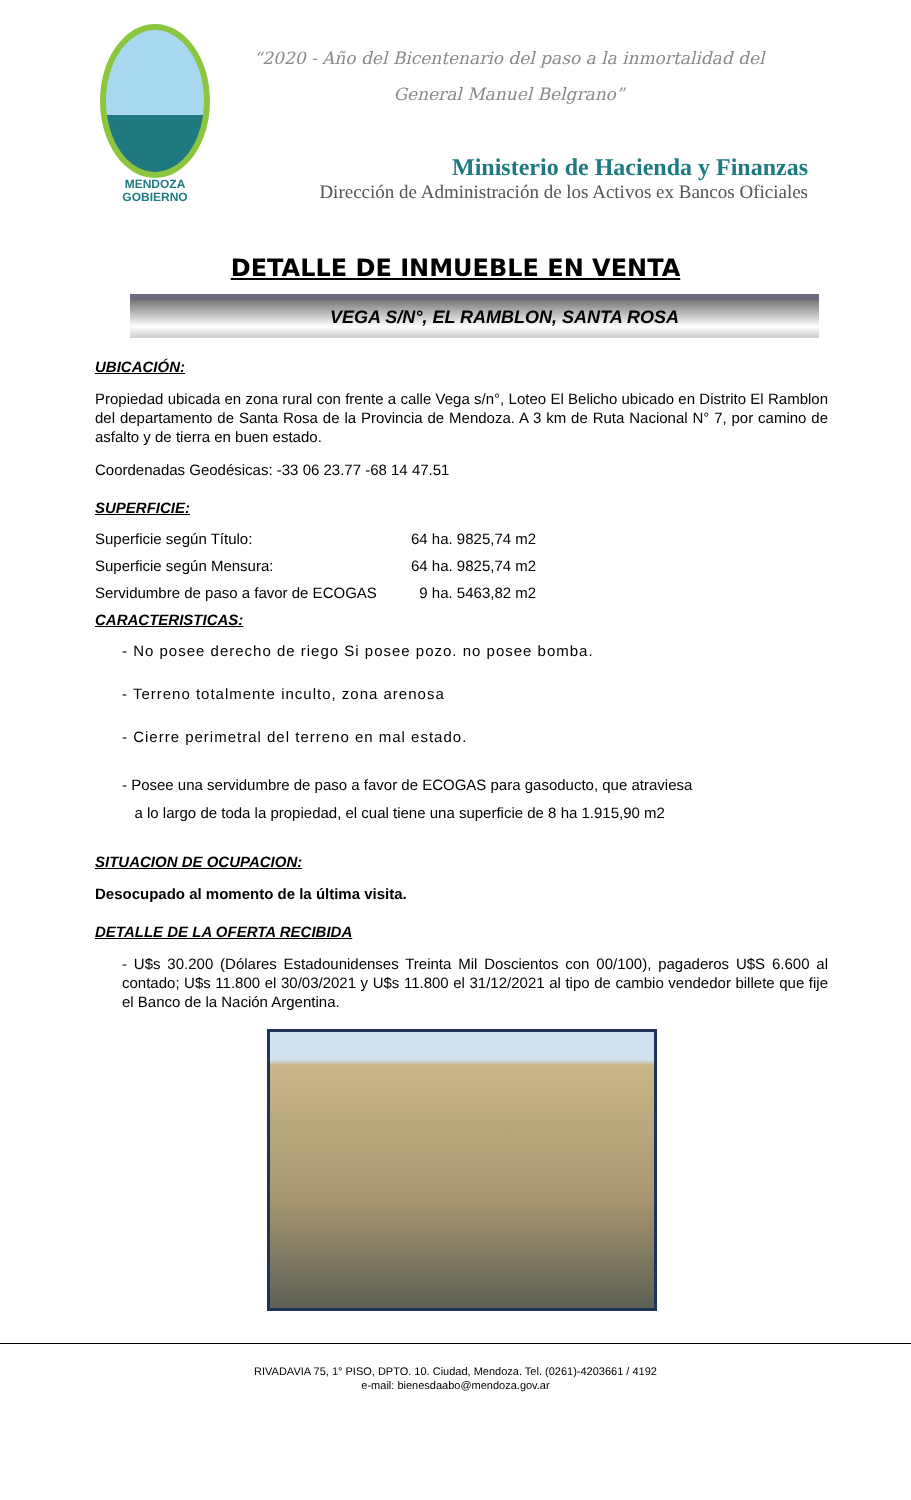MENDOZA
GOBIERNO
“2020 - Año del Bicentenario del paso a la inmortalidad del
General Manuel Belgrano”
Ministerio de Hacienda y Finanzas
Dirección de Administración de los Activos ex Bancos Oficiales
DETALLE DE INMUEBLE EN VENTA
VEGA S/N°, EL RAMBLON, SANTA ROSA
UBICACIÓN:
Propiedad ubicada en zona rural con frente a calle Vega s/n°, Loteo El Belicho ubicado en Distrito El Ramblon del departamento de Santa Rosa de la Provincia de Mendoza. A 3 km de Ruta Nacional N° 7, por camino de asfalto y de tierra en buen estado.
Coordenadas Geodésicas: -33 06 23.77 -68 14 47.51
SUPERFICIE:
Superficie según Título: 64 ha. 9825,74 m2
Superficie según Mensura: 64 ha. 9825,74 m2
Servidumbre de paso a favor de ECOGAS 9 ha. 5463,82 m2
CARACTERISTICAS:
- No posee derecho de riego Si posee pozo. no posee bomba.
- Terreno totalmente inculto, zona arenosa
- Cierre perimetral del terreno en mal estado.
- Posee una servidumbre de paso a favor de ECOGAS para gasoducto, que atraviesa
a lo largo de toda la propiedad, el cual tiene una superficie de 8 ha 1.915,90 m2
SITUACION DE OCUPACION:
Desocupado al momento de la última visita.
DETALLE DE LA OFERTA RECIBIDA
- U$s 30.200 (Dólares Estadounidenses Treinta Mil Doscientos con 00/100), pagaderos U$S 6.600 al contado; U$s 11.800 el 30/03/2021 y U$s 11.800 el 31/12/2021 al tipo de cambio vendedor billete que fije el Banco de la Nación Argentina.
RIVADAVIA 75, 1° PISO, DPTO. 10. Ciudad, Mendoza. Tel. (0261)-4203661 / 4192
e-mail: bienesdaabo@mendoza.gov.ar